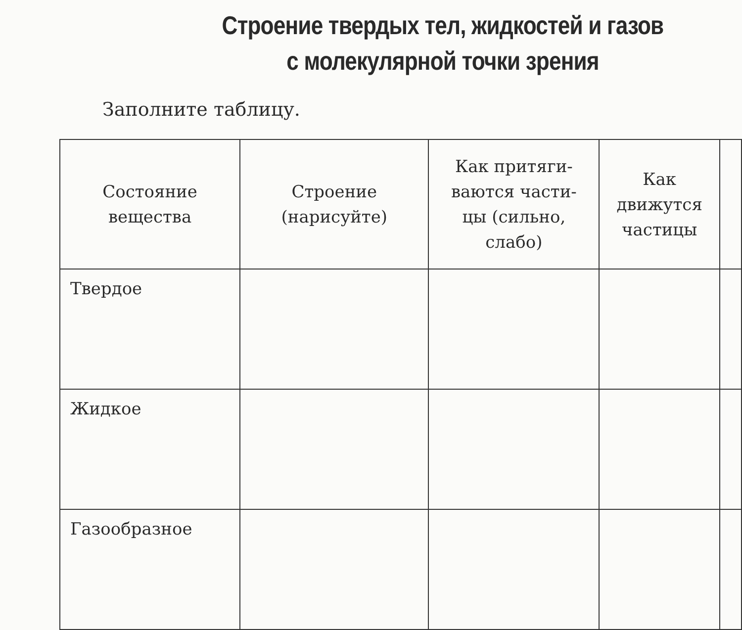Строение твердых тел, жидкостей и газов
с молекулярной точки зрения
Заполните таблицу.
| Состояние вещества | Строение (нарисуйте) | Как притяги- ваются части- цы (сильно, слабо) | Как движутся частицы | |
| --- | --- | --- | --- | --- |
| Твердое | | | | |
| Жидкое | | | | |
| Газообразное | | | | |